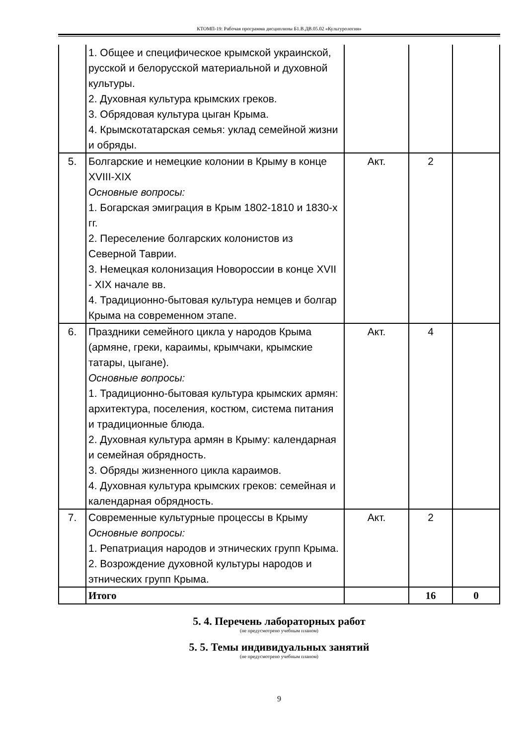КТОМП-19: Рабочая программа дисциплины Б1.В.ДВ.05.02 «Культурология»
| | 1. Общее и специфическое крымской украинской, русской и белорусской материальной и духовной культуры. 2. Духовная культура крымских греков. 3. Обрядовая культура цыган Крыма. 4. Крымскотатарская семья: уклад семейной жизни и обряды. | | | |
| 5. | Болгарские и немецкие колонии в Крыму в конце XVIII-XIX Основные вопросы: 1. Богарская эмиграция в Крым 1802-1810 и 1830-х гг. 2. Переселение болгарских колонистов из Северной Таврии. 3. Немецкая колонизация Новороссии в конце XVII - XIX начале вв. 4. Традиционно-бытовая культура немцев и болгар Крыма на современном этапе. | Акт. | 2 | |
| 6. | Праздники семейного цикла у народов Крыма (армяне, греки, караимы, крымчаки, крымские татары, цыгане). Основные вопросы: 1. Традиционно-бытовая культура крымских армян: архитектура, поселения, костюм, система питания и традиционные блюда. 2. Духовная культура армян в Крыму: календарная и семейная обрядность. 3. Обряды жизненного цикла караимов. 4. Духовная культура крымских греков: семейная и календарная обрядность. | Акт. | 4 | |
| 7. | Современные культурные процессы в Крыму Основные вопросы: 1. Репатриация народов и этнических групп Крыма. 2. Возрождение духовной культуры народов и этнических групп Крыма. | Акт. | 2 | |
| | Итого | | 16 | 0 |
5. 4. Перечень лабораторных работ
(не предусмотрено учебным планом)
5. 5. Темы индивидуальных занятий
(не предусмотрено учебным планом)
9